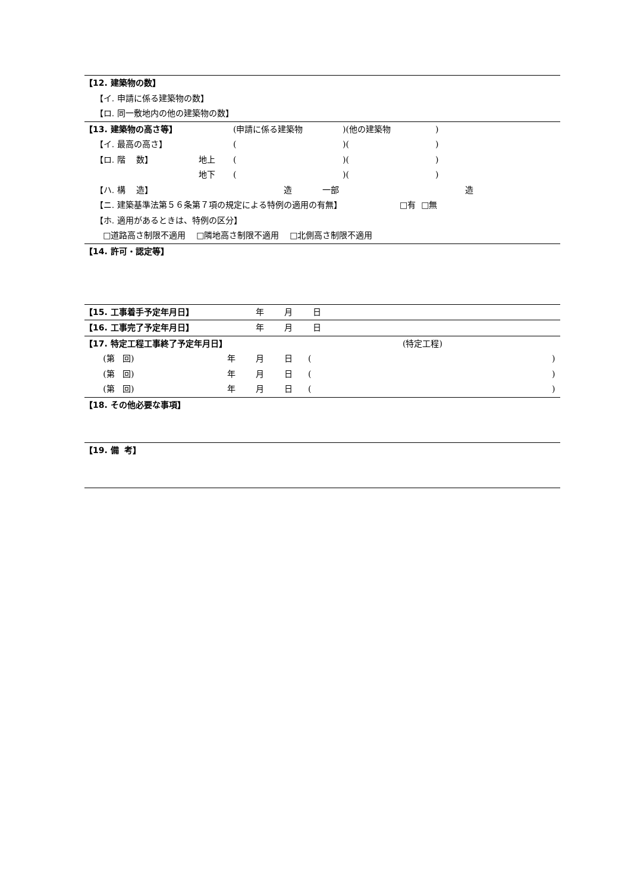【12. 建築物の数】
【イ. 申請に係る建築物の数】
【ロ. 同一敷地内の他の建築物の数】
【13. 建築物の高さ等】 (申請に係る建築物)(他の建築物)
【イ. 最高の高さ】 ()()
【ロ. 階 数】 地上 ()()
地下 ()()
【ハ. 構 造】 造 一部 造
【ニ. 建築基準法第５６条第７項の規定による特例の適用の有無】 □有 □無
【ホ. 適用があるときは、特例の区分】
□道路高さ制限不適用 □隣地高さ制限不適用 □北側高さ制限不適用
【14. 許可・認定等】
【15. 工事着手予定年月日】 年 月 日
【16. 工事完了予定年月日】 年 月 日
【17. 特定工程工事終了予定年月日】 (特定工程)
(第 回) 年月日 ()
(第 回) 年月日 ()
(第 回) 年月日 ()
【18. その他必要な事項】
【19. 備 考】